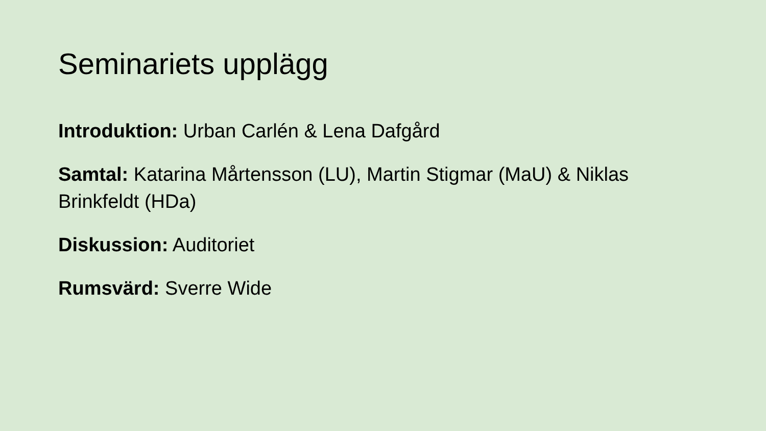Seminariets upplägg
Introduktion: Urban Carlén & Lena Dafgård
Samtal: Katarina Mårtensson (LU), Martin Stigmar (MaU) & Niklas Brinkfeldt (HDa)
Diskussion: Auditoriet
Rumsvärd: Sverre Wide